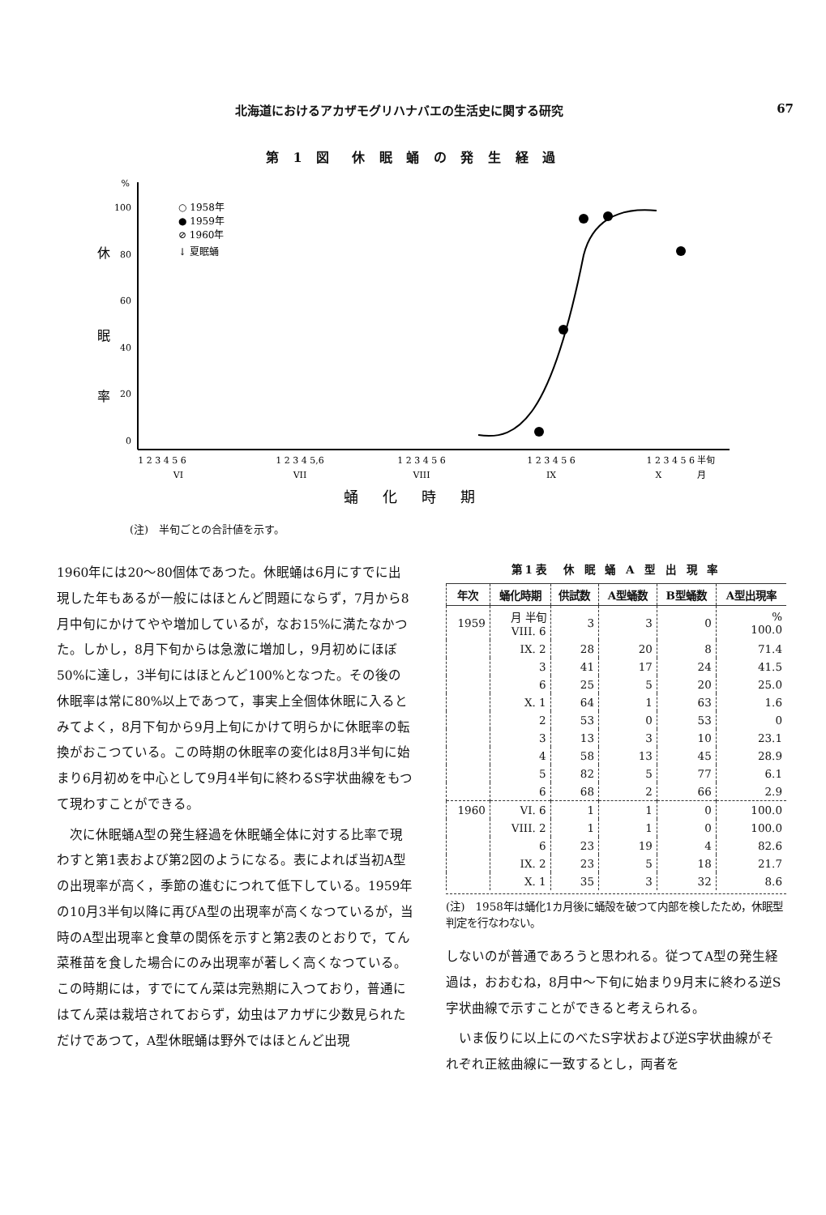北海道におけるアカザモグリハナバエの生活史に関する研究 67
第 1 図　休 眠 蛹 の 発 生 経 過
%
100
80
60
40
20
0
休
眠
率
○ 1958年
● 1959年
⊘ 1960年
↓ 夏眠蛹
1 2 3 4 5 6
1 2 3 4 5,6
1 2 3 4 5 6
1 2 3 4 5 6
1 2 3 4 5 6 半旬
VI
VII
VIII
IX
X　　　　月
蛹化時期
(注)　半旬ごとの合計値を示す。
1960年には20～80個体であつた。休眠蛹は6月にすでに出現した年もあるが一般にはほとんど問題にならず，7月から8月中旬にかけてやや増加しているが，なお15%に満たなかつた。しかし，8月下旬からは急激に増加し，9月初めにほぼ50%に達し，3半旬にはほとんど100%となつた。その後の休眠率は常に80%以上であつて，事実上全個体休眠に入るとみてよく，8月下旬から9月上旬にかけて明らかに休眠率の転換がおこつている。この時期の休眠率の変化は8月3半旬に始まり6月初めを中心として9月4半旬に終わるS字状曲線をもつて現わすことができる。
　次に休眠蛹A型の発生経過を休眠蛹全体に対する比率で現わすと第1表および第2図のようになる。表によれば当初A型の出現率が高く，季節の進むにつれて低下している。1959年の10月3半旬以降に再びA型の出現率が高くなつているが，当時のA型出現率と食草の関係を示すと第2表のとおりで，てん菜稚苗を食した場合にのみ出現率が著しく高くなつている。この時期には，すでにてん菜は完熟期に入つており，普通にはてん菜は栽培されておらず，幼虫はアカザに少数見られただけであつて，A型休眠蛹は野外ではほとんど出現
第1表　休 眠 蛹 A 型 出 現 率
| 年次 | 蛹化時期 | 供試数 | A型蛹数 | B型蛹数 | A型出現率 |
| --- | --- | --- | --- | --- | --- |
| 1959 | 月 半旬 VIII. 6 | 3 | 3 | 0 | % 100.0 |
| | IX. 2 | 28 | 20 | 8 | 71.4 |
| | 3 | 41 | 17 | 24 | 41.5 |
| | 6 | 25 | 5 | 20 | 25.0 |
| | X. 1 | 64 | 1 | 63 | 1.6 |
| | 2 | 53 | 0 | 53 | 0 |
| | 3 | 13 | 3 | 10 | 23.1 |
| | 4 | 58 | 13 | 45 | 28.9 |
| | 5 | 82 | 5 | 77 | 6.1 |
| | 6 | 68 | 2 | 66 | 2.9 |
| 1960 | VI. 6 | 1 | 1 | 0 | 100.0 |
| | VIII. 2 | 1 | 1 | 0 | 100.0 |
| | 6 | 23 | 19 | 4 | 82.6 |
| | IX. 2 | 23 | 5 | 18 | 21.7 |
| | X. 1 | 35 | 3 | 32 | 8.6 |
(注)　1958年は蛹化1カ月後に蛹殻を破つて内部を検したため，休眠型判定を行なわない。
しないのが普通であろうと思われる。従つてA型の発生経過は，おおむね，8月中～下旬に始まり9月末に終わる逆S字状曲線で示すことができると考えられる。
　いま仮りに以上にのべたS字状および逆S字状曲線がそれぞれ正絃曲線に一致するとし，両者を